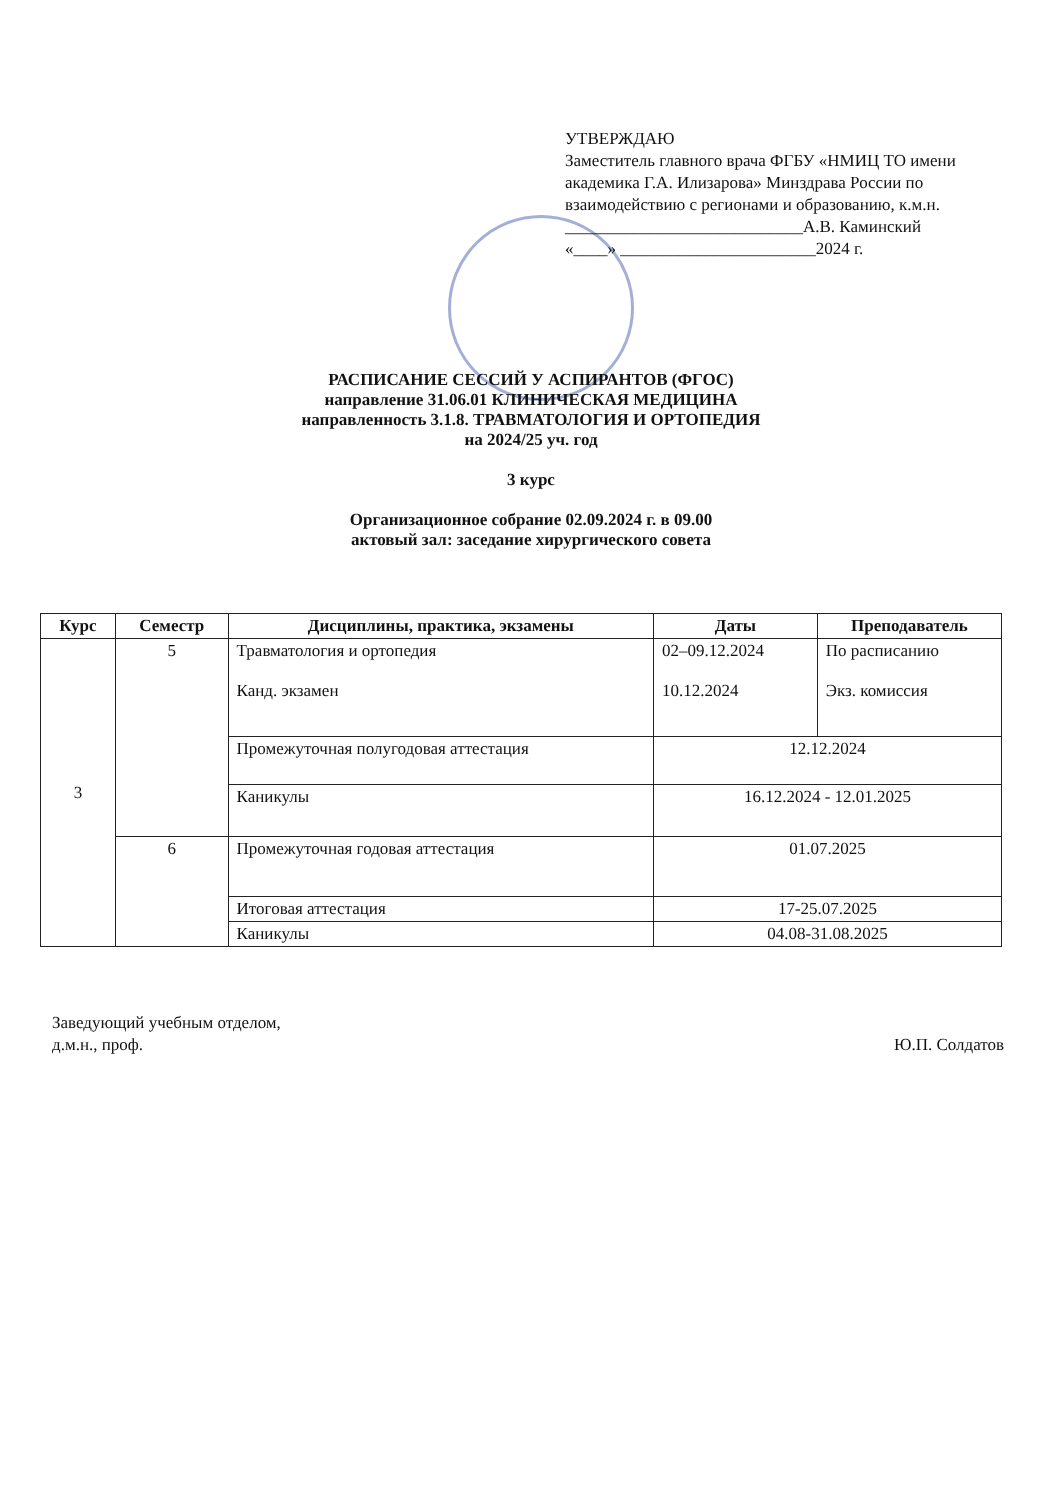УТВЕРЖДАЮ
Заместитель главного врача ФГБУ «НМИЦ ТО имени академика Г.А. Илизарова» Минздрава России по взаимодействию с регионами и образованию, к.м.н.
____________________________А.В. Каминский
«____» _______________________2024 г.
РАСПИСАНИЕ СЕССИЙ У АСПИРАНТОВ (ФГОС)
направление 31.06.01 КЛИНИЧЕСКАЯ МЕДИЦИНА
направленность 3.1.8. ТРАВМАТОЛОГИЯ И ОРТОПЕДИЯ
на 2024/25 уч. год
3 курс
Организационное собрание 02.09.2024 г. в 09.00
актовый зал: заседание хирургического совета
| Курс | Семестр | Дисциплины, практика, экзамены | Даты | Преподаватель |
| --- | --- | --- | --- | --- |
| 3 | 5 | Травматология и ортопедия Канд. экзамен | 02–09.12.2024 10.12.2024 | По расписанию Экз. комиссия |
| | | Промежуточная полугодовая аттестация | 12.12.2024 | |
| | | Каникулы | 16.12.2024 - 12.01.2025 | |
| | 6 | Промежуточная годовая аттестация | 01.07.2025 | |
| | | Итоговая аттестация | 17-25.07.2025 | |
| | | Каникулы | 04.08-31.08.2025 | |
Заведующий учебным отделом,
д.м.н., проф.
Ю.П. Солдатов